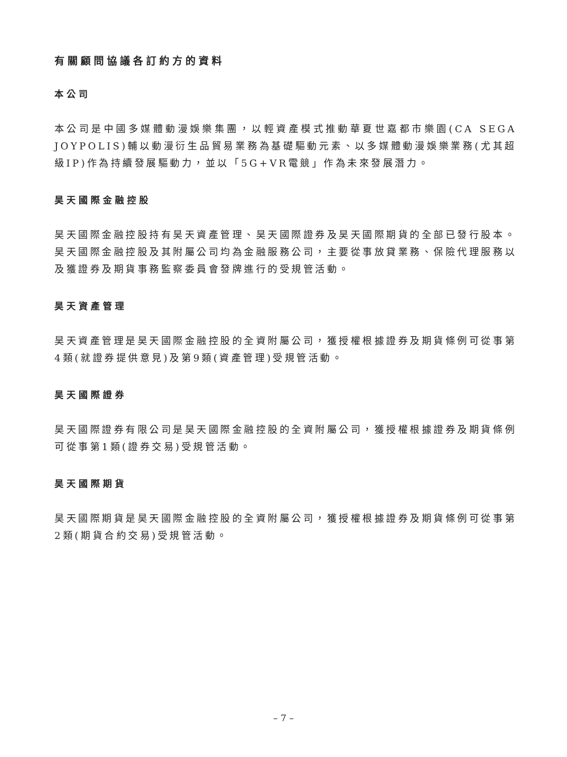有關顧問協議各訂約方的資料
本公司
本公司是中國多媒體動漫娛樂集團，以輕資產模式推動華夏世嘉都市樂園(CA SEGA JOYPOLIS)輔以動漫衍生品貿易業務為基礎驅動元素、以多媒體動漫娛樂業務(尤其超級IP)作為持續發展驅動力，並以「5G+VR電競」作為未來發展潛力。
昊天國際金融控股
昊天國際金融控股持有昊天資產管理、昊天國際證券及昊天國際期貨的全部已發行股本。昊天國際金融控股及其附屬公司均為金融服務公司，主要從事放貸業務、保險代理服務以及獲證券及期貨事務監察委員會發牌進行的受規管活動。
昊天資產管理
昊天資產管理是昊天國際金融控股的全資附屬公司，獲授權根據證券及期貨條例可從事第4類(就證券提供意見)及第9類(資產管理)受規管活動。
昊天國際證券
昊天國際證券有限公司是昊天國際金融控股的全資附屬公司，獲授權根據證券及期貨條例可從事第1類(證券交易)受規管活動。
昊天國際期貨
昊天國際期貨是昊天國際金融控股的全資附屬公司，獲授權根據證券及期貨條例可從事第2類(期貨合約交易)受規管活動。
– 7 –